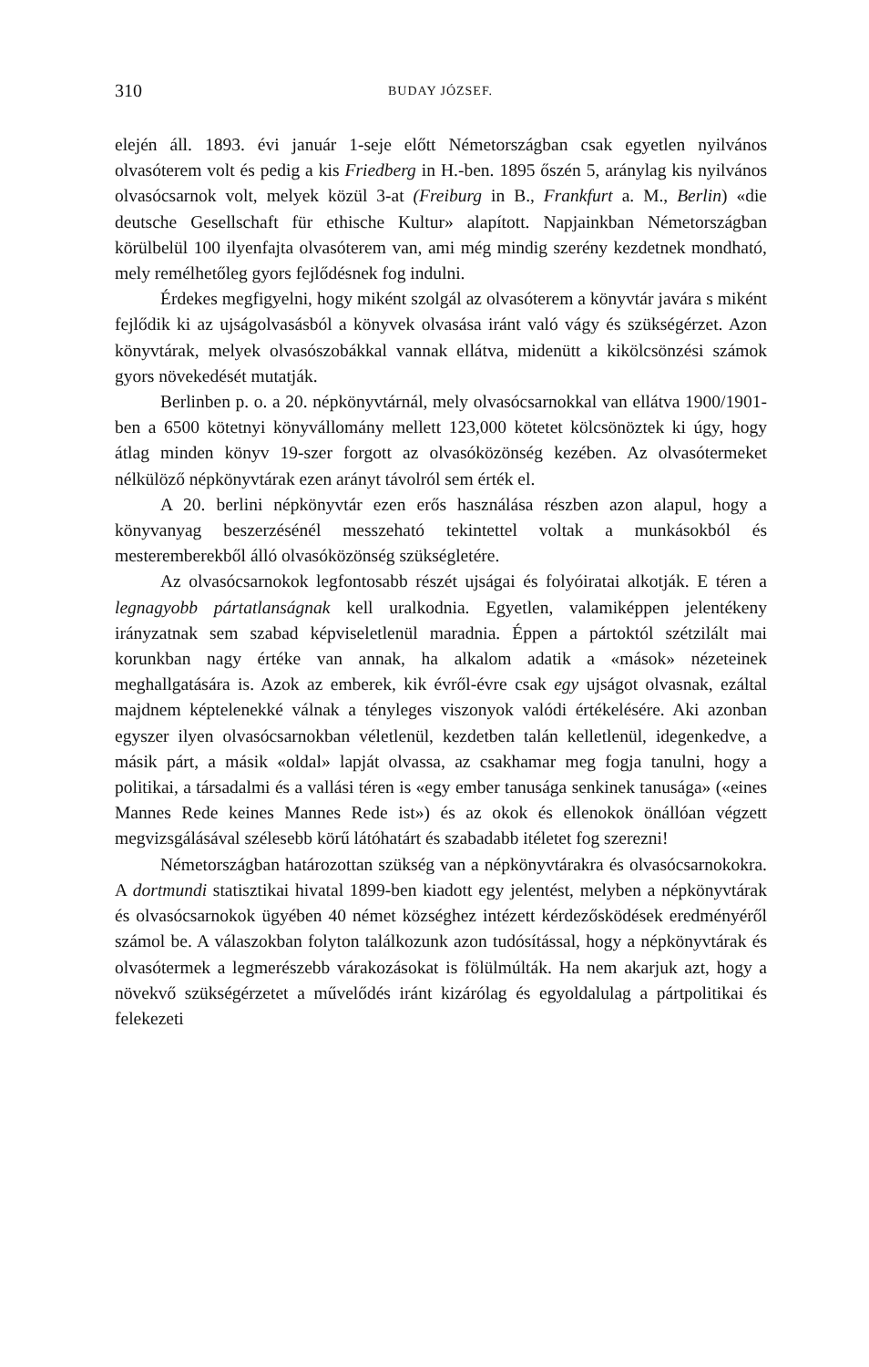310 BUDAY JÓZSEF.
elején áll. 1893. évi január 1-seje előtt Németországban csak egyetlen nyilvános olvasóterem volt és pedig a kis Friedberg in H.-ben. 1895 őszén 5, aránylag kis nyilvános olvasócsarnok volt, melyek közül 3-at (Freiburg in B., Frankfurt a. M., Berlin) «die deutsche Gesellschaft für ethische Kultur» alapított. Napjainkban Németországban körülbelül 100 ilyenfajta olvasóterem van, ami még mindig szerény kezdetnek mondható, mely remélhetőleg gyors fejlődésnek fog indulni.
Érdekes megfigyelni, hogy miként szolgál az olvasóterem a könyvtár javára s miként fejlődik ki az ujságolvasásból a könyvek olvasása iránt való vágy és szükségérzet. Azon könyvtárak, melyek olvasószobákkal vannak ellátva, midenütt a kikölcsönzési számok gyors növekedését mutatják.
Berlinben p. o. a 20. népkönyvtárnál, mely olvasócsarnokkal van ellátva 1900/1901-ben a 6500 kötetnyi könyvállomány mellett 123,000 kötetet kölcsönöztek ki úgy, hogy átlag minden könyv 19-szer forgott az olvasóközönség kezében. Az olvasótermeket nélkülöző népkönyvtárak ezen arányt távolról sem érték el.
A 20. berlini népkönyvtár ezen erős használása részben azon alapul, hogy a könyvanyag beszerzésénél messzeható tekintettel voltak a munkásokból és mesteremberekből álló olvasóközönség szükségletére.
Az olvasócsarnokok legfontosabb részét ujságai és folyóiratai alkotják. E téren a legnagyobb pártatlanságnak kell uralkodnia. Egyetlen, valamiképpen jelentékeny irányzatnak sem szabad képviseletlenül maradnia. Éppen a pártoktól szétzilált mai korunkban nagy értéke van annak, ha alkalom adatik a «mások» nézeteinek meghallgatására is. Azok az emberek, kik évről-évre csak egy ujságot olvasnak, ezáltal majdnem képtelenekké válnak a tényleges viszonyok valódi értékelésére. Aki azonban egyszer ilyen olvasócsarnokban véletlenül, kezdetben talán kelletlenül, idegenkedve, a másik párt, a másik «oldal» lapját olvassa, az csakhamar meg fogja tanulni, hogy a politikai, a társadalmi és a vallási téren is «egy ember tanusága senkinek tanusága» («eines Mannes Rede keines Mannes Rede ist») és az okok és ellenokok önállóan végzett megvizsgálásával szélesebb körű látóhatárt és szabadabb itéletet fog szerezni!
Németországban határozottan szükség van a népkönyvtárakra és olvasócsarnokokra. A dortmundi statisztikai hivatal 1899-ben kiadott egy jelentést, melyben a népkönyvtárak és olvasócsarnokok ügyében 40 német községhez intézett kérdezősködések eredményéről számol be. A válaszokban folyton találkozunk azon tudósítással, hogy a népkönyvtárak és olvasótermek a legmerészebb várakozásokat is fölülmúlták. Ha nem akarjuk azt, hogy a növekvő szükségérzetet a művelődés iránt kizárólag és egyoldalulag a pártpolitikai és felekezeti